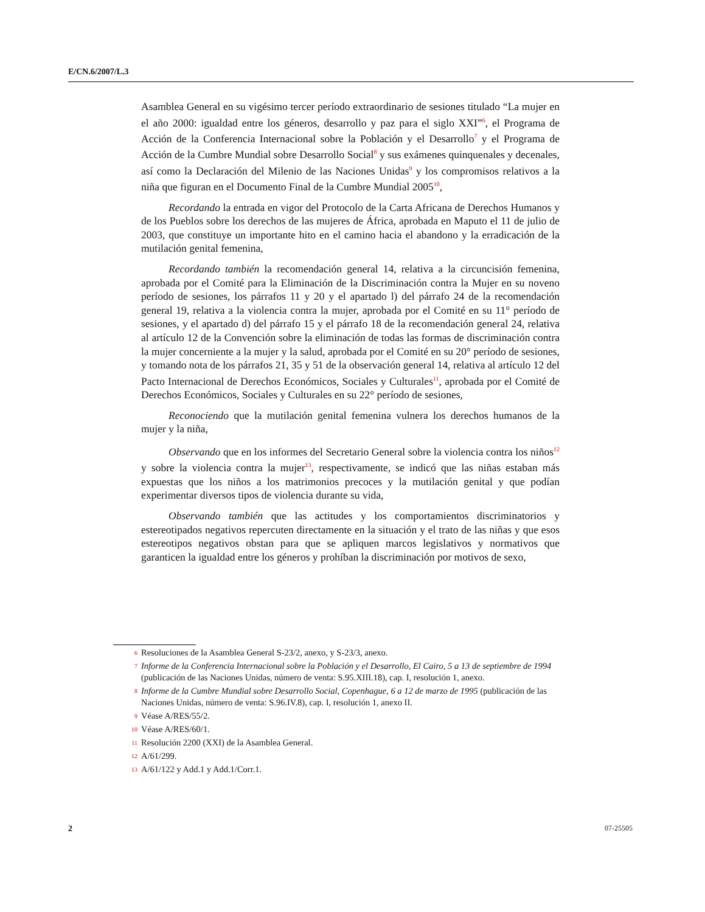E/CN.6/2007/L.3
Asamblea General en su vigésimo tercer período extraordinario de sesiones titulado “La mujer en el año 2000: igualdad entre los géneros, desarrollo y paz para el siglo XXI”<sup>6</sup>, el Programa de Acción de la Conferencia Internacional sobre la Población y el Desarrollo<sup>7</sup> y el Programa de Acción de la Cumbre Mundial sobre Desarrollo Social<sup>8</sup> y sus exámenes quinquenales y decenales, así como la Declaración del Milenio de las Naciones Unidas<sup>9</sup> y los compromisos relativos a la niña que figuran en el Documento Final de la Cumbre Mundial 2005<sup>10</sup>,
Recordando la entrada en vigor del Protocolo de la Carta Africana de Derechos Humanos y de los Pueblos sobre los derechos de las mujeres de África, aprobada en Maputo el 11 de julio de 2003, que constituye un importante hito en el camino hacia el abandono y la erradicación de la mutilación genital femenina,
Recordando también la recomendación general 14, relativa a la circuncisión femenina, aprobada por el Comité para la Eliminación de la Discriminación contra la Mujer en su noveno período de sesiones, los párrafos 11 y 20 y el apartado l) del párrafo 24 de la recomendación general 19, relativa a la violencia contra la mujer, aprobada por el Comité en su 11° período de sesiones, y el apartado d) del párrafo 15 y el párrafo 18 de la recomendación general 24, relativa al artículo 12 de la Convención sobre la eliminación de todas las formas de discriminación contra la mujer concerniente a la mujer y la salud, aprobada por el Comité en su 20° período de sesiones, y tomando nota de los párrafos 21, 35 y 51 de la observación general 14, relativa al artículo 12 del Pacto Internacional de Derechos Económicos, Sociales y Culturales<sup>11</sup>, aprobada por el Comité de Derechos Económicos, Sociales y Culturales en su 22° período de sesiones,
Reconociendo que la mutilación genital femenina vulnera los derechos humanos de la mujer y la niña,
Observando que en los informes del Secretario General sobre la violencia contra los niños<sup>12</sup> y sobre la violencia contra la mujer<sup>13</sup>, respectivamente, se indicó que las niñas estaban más expuestas que los niños a los matrimonios precoces y la mutilación genital y que podían experimentar diversos tipos de violencia durante su vida,
Observando también que las actitudes y los comportamientos discriminatorios y estereotipados negativos repercuten directamente en la situación y el trato de las niñas y que esos estereotipos negativos obstan para que se apliquen marcos legislativos y normativos que garanticen la igualdad entre los géneros y prohíban la discriminación por motivos de sexo,
6 Resoluciones de la Asamblea General S-23/2, anexo, y S-23/3, anexo.
7 Informe de la Conferencia Internacional sobre la Población y el Desarrollo, El Cairo, 5 a 13 de septiembre de 1994 (publicación de las Naciones Unidas, número de venta: S.95.XIII.18), cap. I, resolución 1, anexo.
8 Informe de la Cumbre Mundial sobre Desarrollo Social, Copenhague, 6 a 12 de marzo de 1995 (publicación de las Naciones Unidas, número de venta: S.96.IV.8), cap. I, resolución 1, anexo II.
9 Véase A/RES/55/2.
10 Véase A/RES/60/1.
11 Resolución 2200 (XXI) de la Asamblea General.
12 A/61/299.
13 A/61/122 y Add.1 y Add.1/Corr.1.
2 07-25505